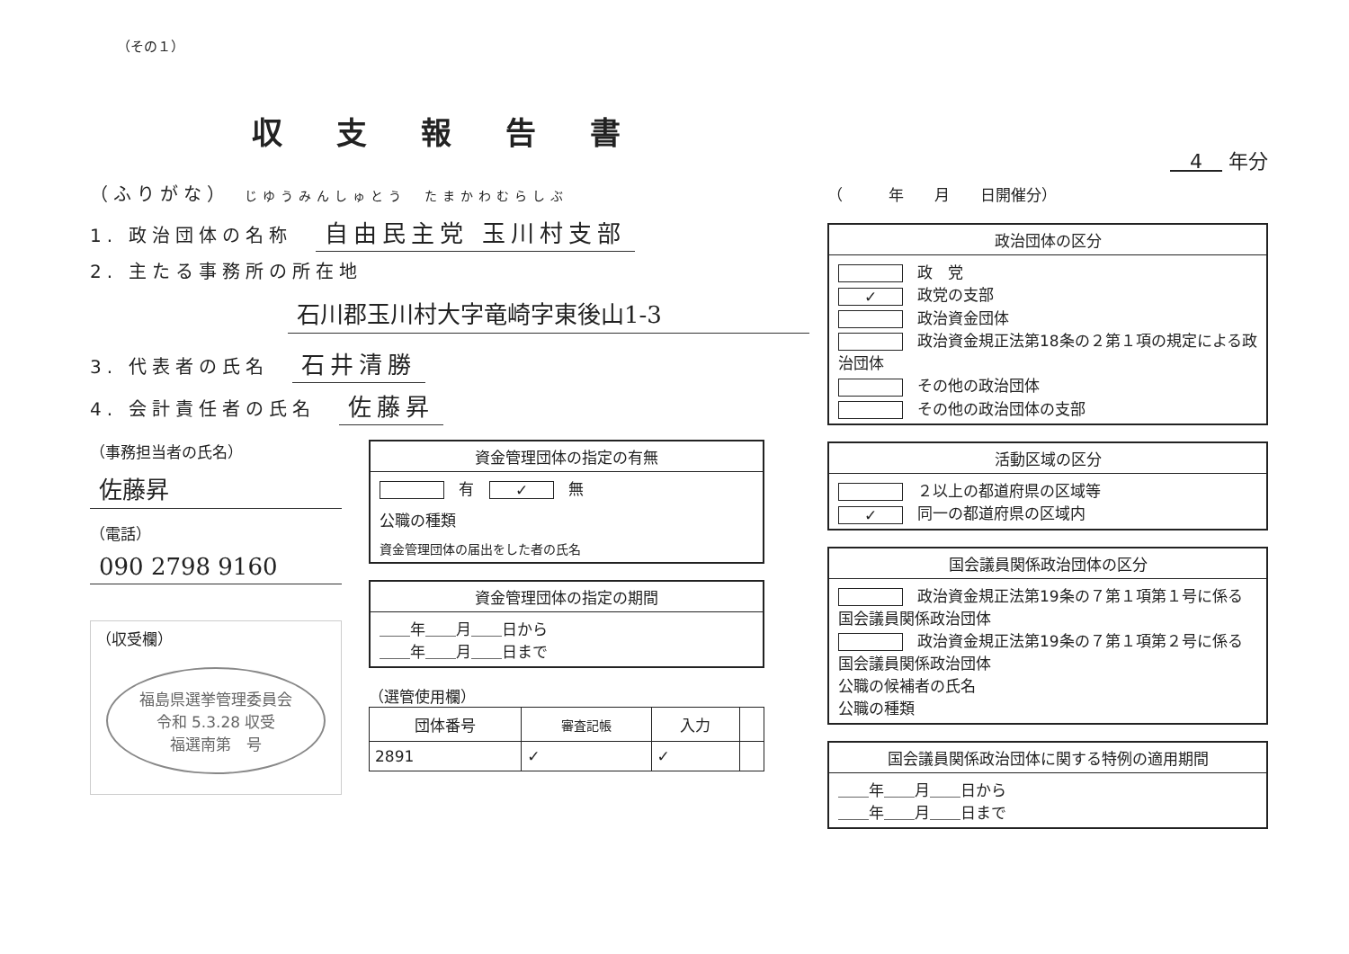（その１）
収支報告書
（ふりがな）　じゆうみんしゅとう　たまかわむらしぶ
1. 政治団体の名称　自由民主党 玉川村支部
2. 主たる事務所の所在地
石川郡玉川村大字竜崎字東後山1-3
3. 代表者の氏名　石井清勝
4. 会計責任者の氏名　佐藤昇
（事務担当者の氏名）
佐藤昇
（電話）
090 2798 9160
（収受欄）
福島県選挙管理委員会
令和 5.3.28 収受
福選南第　号
資金管理団体の指定の有無
有　✓ 無
公職の種類
資金管理団体の届出をした者の氏名
資金管理団体の指定の期間
＿＿年＿＿月＿＿日から
＿＿年＿＿月＿＿日まで
（選管使用欄）
| 団体番号 | 審査記帳 | 入力 | |
| --- | --- | --- | --- |
| 2891 | ✓ | ✓ | |
　4　 年分
（　　　年　　月　　日開催分）
政治団体の区分
政　党
✓ 政党の支部
政治資金団体
政治資金規正法第18条の２第１項の規定による政治団体
その他の政治団体
その他の政治団体の支部
活動区域の区分
２以上の都道府県の区域等
✓ 同一の都道府県の区域内
国会議員関係政治団体の区分
政治資金規正法第19条の７第１項第１号に係る国会議員関係政治団体
政治資金規正法第19条の７第１項第２号に係る国会議員関係政治団体
公職の候補者の氏名
公職の種類
国会議員関係政治団体に関する特例の適用期間
＿＿年＿＿月＿＿日から
＿＿年＿＿月＿＿日まで